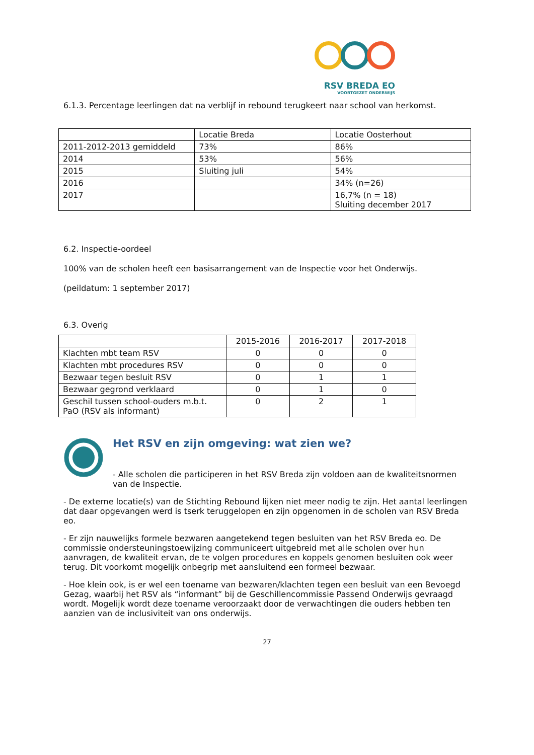RSV BREDA EO
VOORTGEZET ONDERWIJS
6.1.3. Percentage leerlingen dat na verblijf in rebound terugkeert naar school van herkomst.
| | Locatie Breda | Locatie Oosterhout |
| --- | --- | --- |
| 2011-2012-2013 gemiddeld | 73% | 86% |
| 2014 | 53% | 56% |
| 2015 | Sluiting juli | 54% |
| 2016 | | 34% (n=26) |
| 2017 | | 16,7% (n = 18) Sluiting december 2017 |
6.2. Inspectie-oordeel
100% van de scholen heeft een basisarrangement van de Inspectie voor het Onderwijs.
(peildatum: 1 september 2017)
6.3. Overig
| | 2015-2016 | 2016-2017 | 2017-2018 |
| --- | --- | --- | --- |
| Klachten mbt team RSV | 0 | 0 | 0 |
| Klachten mbt procedures RSV | 0 | 0 | 0 |
| Bezwaar tegen besluit RSV | 0 | 1 | 1 |
| Bezwaar gegrond verklaard | 0 | 1 | 0 |
| Geschil tussen school-ouders m.b.t. PaO (RSV als informant) | 0 | 2 | 1 |
Het RSV en zijn omgeving: wat zien we?
- Alle scholen die participeren in het RSV Breda zijn voldoen aan de kwaliteitsnormen van de Inspectie.
- De externe locatie(s) van de Stichting Rebound lijken niet meer nodig te zijn. Het aantal leerlingen dat daar opgevangen werd is tserk teruggelopen en zijn opgenomen in de scholen van RSV Breda eo.
- Er zijn nauwelijks formele bezwaren aangetekend tegen besluiten van het RSV Breda eo. De commissie ondersteuningstoewijzing communiceert uitgebreid met alle scholen over hun aanvragen, de kwaliteit ervan, de te volgen procedures en koppels genomen besluiten ook weer terug. Dit voorkomt mogelijk onbegrip met aansluitend een formeel bezwaar.
- Hoe klein ook, is er wel een toename van bezwaren/klachten tegen een besluit van een Bevoegd Gezag, waarbij het RSV als “informant” bij de Geschillencommissie Passend Onderwijs gevraagd wordt. Mogelijk wordt deze toename veroorzaakt door de verwachtingen die ouders hebben ten aanzien van de inclusiviteit van ons onderwijs.
27